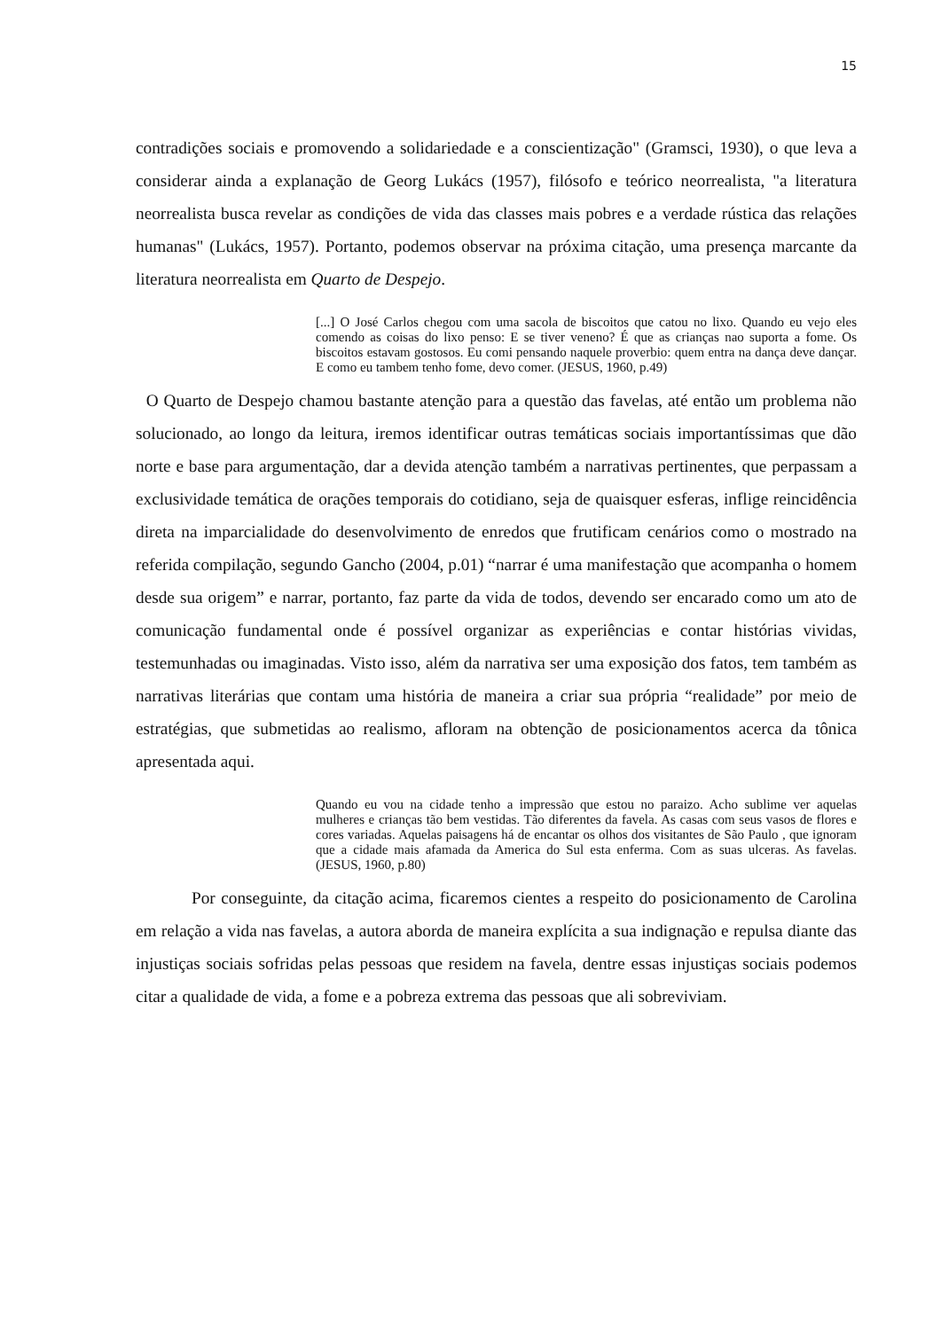15
contradições sociais e promovendo a solidariedade e a conscientização" (Gramsci, 1930), o que leva a considerar ainda a explanação de Georg Lukács (1957), filósofo e teórico neorrealista, "a literatura neorrealista busca revelar as condições de vida das classes mais pobres e a verdade rústica das relações humanas" (Lukács, 1957). Portanto, podemos observar na próxima citação, uma presença marcante da literatura neorrealista em Quarto de Despejo.
[...] O José Carlos chegou com uma sacola de biscoitos que catou no lixo. Quando eu vejo eles comendo as coisas do lixo penso: E se tiver veneno? É que as crianças nao suporta a fome. Os biscoitos estavam gostosos. Eu comi pensando naquele proverbio: quem entra na dança deve dançar. E como eu tambem tenho fome, devo comer. (JESUS, 1960, p.49)
O Quarto de Despejo chamou bastante atenção para a questão das favelas, até então um problema não solucionado, ao longo da leitura, iremos identificar outras temáticas sociais importantíssimas que dão norte e base para argumentação, dar a devida atenção também a narrativas pertinentes, que perpassam a exclusividade temática de orações temporais do cotidiano, seja de quaisquer esferas, inflige reincidência direta na imparcialidade do desenvolvimento de enredos que frutificam cenários como o mostrado na referida compilação, segundo Gancho (2004, p.01) “narrar é uma manifestação que acompanha o homem desde sua origem” e narrar, portanto, faz parte da vida de todos, devendo ser encarado como um ato de comunicação fundamental onde é possível organizar as experiências e contar histórias vividas, testemunhadas ou imaginadas. Visto isso, além da narrativa ser uma exposição dos fatos, tem também as narrativas literárias que contam uma história de maneira a criar sua própria “realidade” por meio de estratégias, que submetidas ao realismo, afloram na obtenção de posicionamentos acerca da tônica apresentada aqui.
Quando eu vou na cidade tenho a impressão que estou no paraizo. Acho sublime ver aquelas mulheres e crianças tão bem vestidas. Tão diferentes da favela. As casas com seus vasos de flores e cores variadas. Aquelas paisagens há de encantar os olhos dos visitantes de São Paulo , que ignoram que a cidade mais afamada da America do Sul esta enferma. Com as suas ulceras. As favelas. (JESUS, 1960, p.80)
Por conseguinte, da citação acima, ficaremos cientes a respeito do posicionamento de Carolina em relação a vida nas favelas, a autora aborda de maneira explícita a sua indignação e repulsa diante das injustiças sociais sofridas pelas pessoas que residem na favela, dentre essas injustiças sociais podemos citar a qualidade de vida, a fome e a pobreza extrema das pessoas que ali sobreviviam.